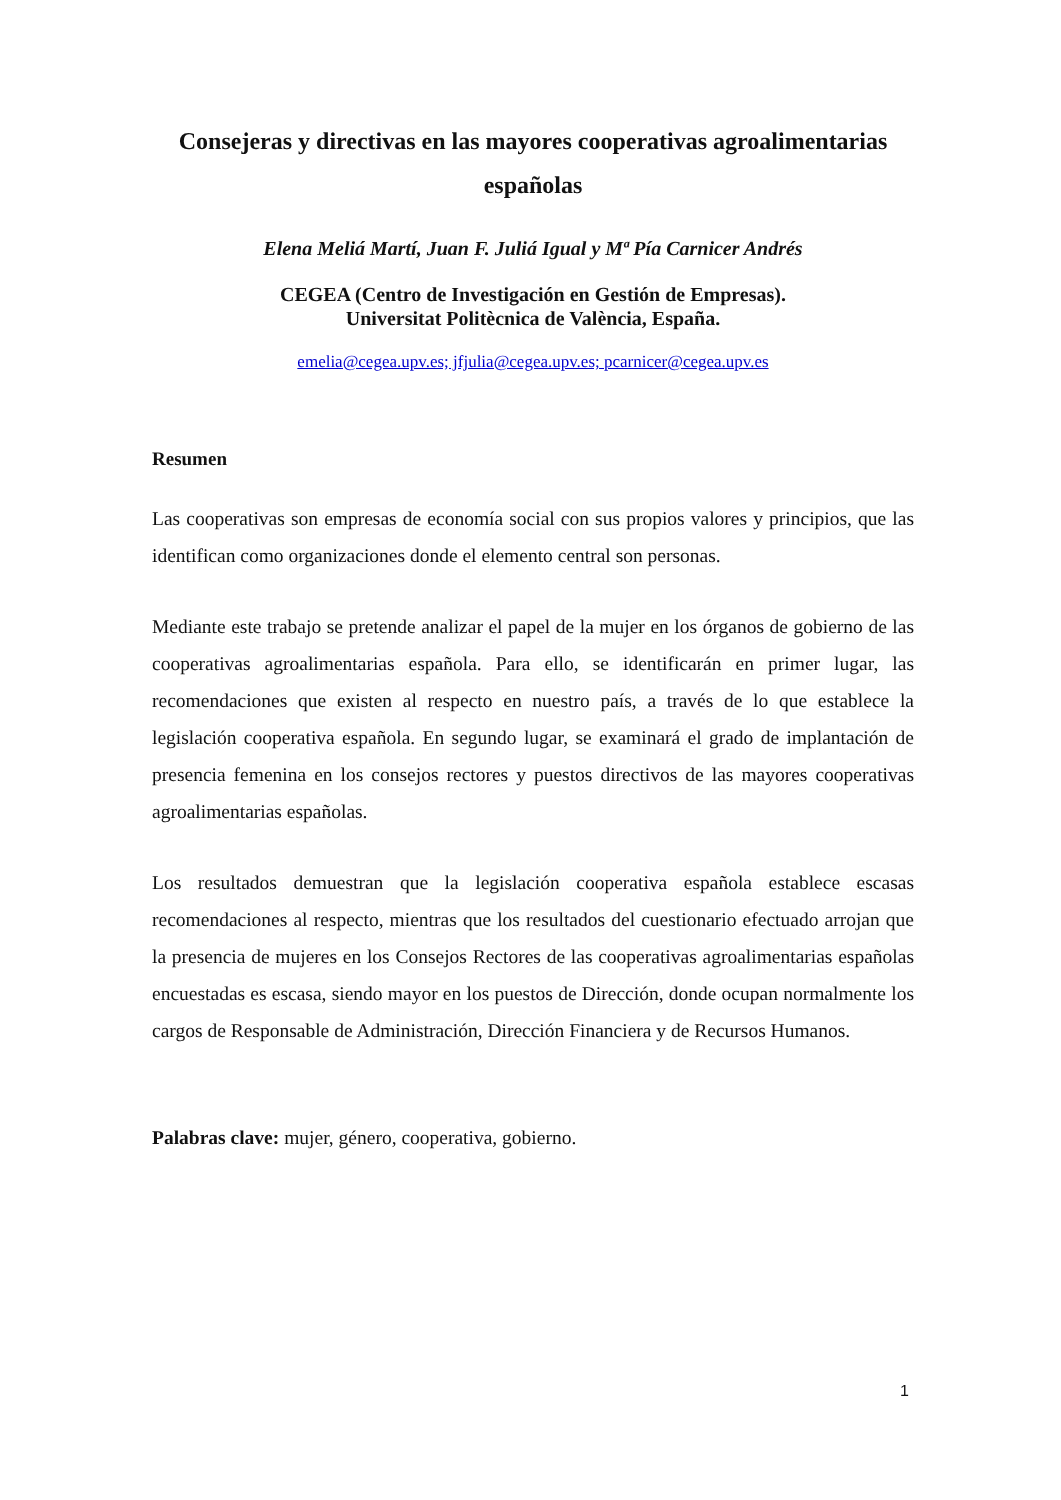Consejeras y directivas en las mayores cooperativas agroalimentarias españolas
Elena Meliá Martí, Juan F. Juliá Igual y Mª Pía Carnicer Andrés
CEGEA (Centro de Investigación en Gestión de Empresas).
Universitat Politècnica de València, España.
emelia@cegea.upv.es; jfjulia@cegea.upv.es; pcarnicer@cegea.upv.es
Resumen
Las cooperativas son empresas de economía social con sus propios valores y principios, que las identifican como organizaciones donde el elemento central son personas.
Mediante este trabajo se pretende analizar el papel de la mujer en los órganos de gobierno de las cooperativas agroalimentarias española. Para ello, se identificarán en primer lugar, las recomendaciones que existen al respecto en nuestro país, a través de lo que establece la legislación cooperativa española. En segundo lugar, se examinará el grado de implantación de presencia femenina en los consejos rectores y puestos directivos de las mayores cooperativas agroalimentarias españolas.
Los resultados demuestran que la legislación cooperativa española establece escasas recomendaciones al respecto, mientras que los resultados del cuestionario efectuado arrojan que la presencia de mujeres en los Consejos Rectores de las cooperativas agroalimentarias españolas encuestadas es escasa, siendo mayor en los puestos de Dirección, donde ocupan normalmente los cargos de Responsable de Administración, Dirección Financiera y de Recursos Humanos.
Palabras clave: mujer, género, cooperativa, gobierno.
1